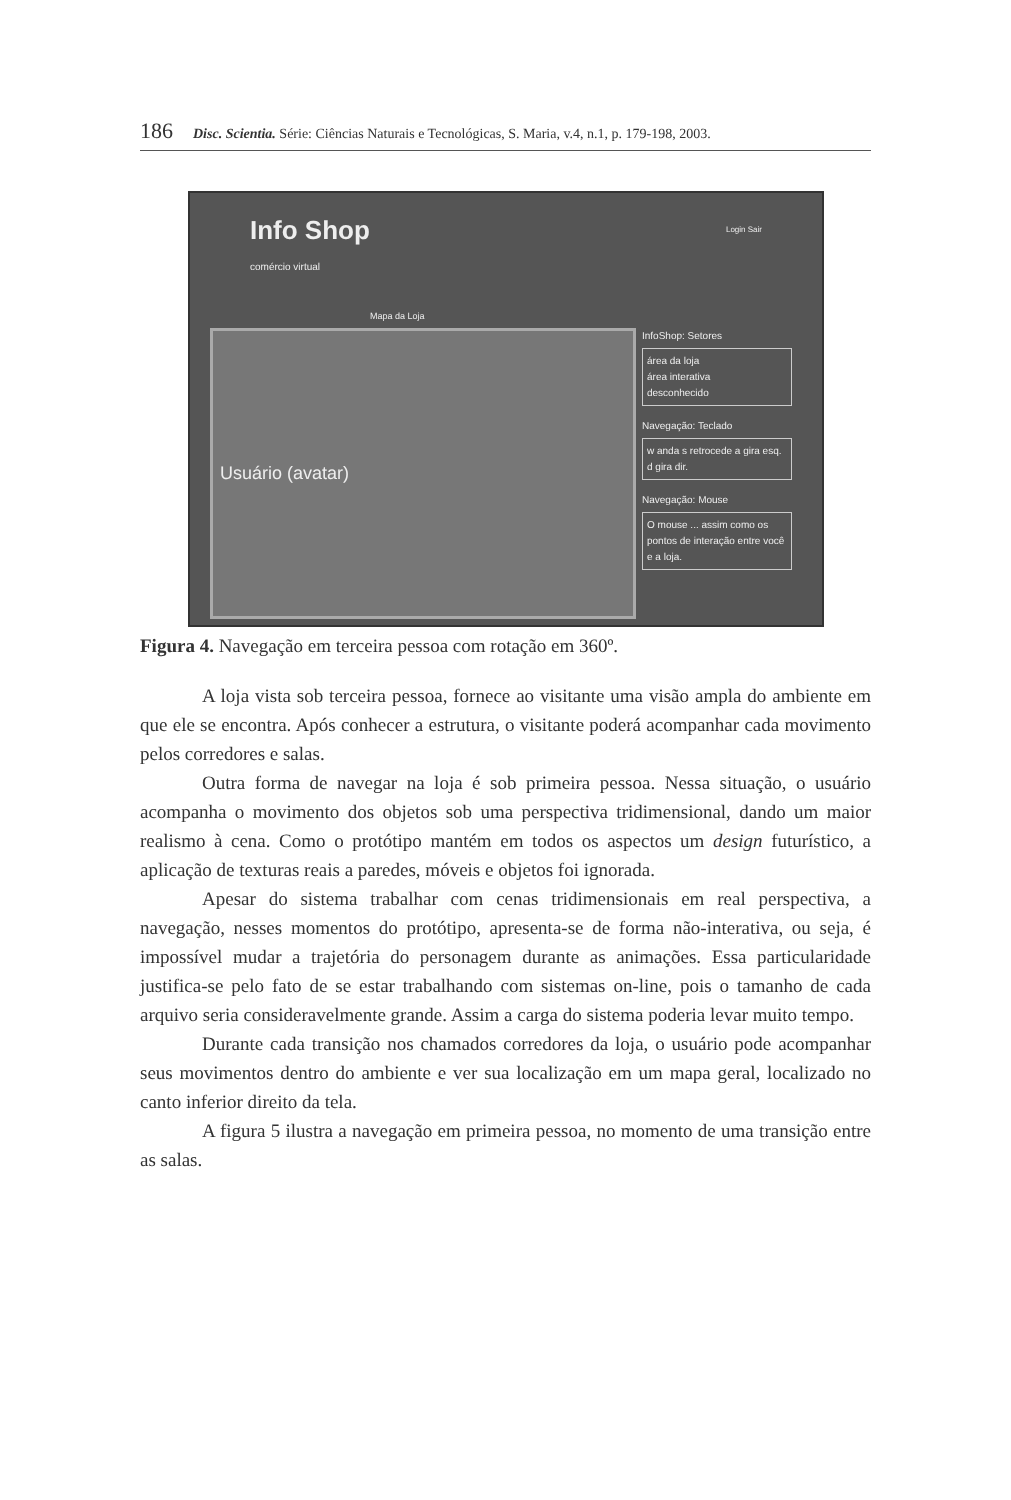186 Disc. Scientia. Série: Ciências Naturais e Tecnológicas, S. Maria, v.4, n.1, p. 179-198, 2003.
Info Shop
comércio virtual
Login Sair
Mapa da Loja
Usuário (avatar)
InfoShop: Setores
área da loja
área interativa
desconhecido
Navegação: Teclado
w anda s retrocede a gira esq. d gira dir.
Navegação: Mouse
O mouse ... assim como os pontos de interação entre você e a loja.
Figura 4. Navegação em terceira pessoa com rotação em 360º.
A loja vista sob terceira pessoa, fornece ao visitante uma visão ampla do ambiente em que ele se encontra. Após conhecer a estrutura, o visitante poderá acompanhar cada movimento pelos corredores e salas.
Outra forma de navegar na loja é sob primeira pessoa. Nessa situação, o usuário acompanha o movimento dos objetos sob uma perspectiva tridimensional, dando um maior realismo à cena. Como o protótipo mantém em todos os aspectos um design futurístico, a aplicação de texturas reais a paredes, móveis e objetos foi ignorada.
Apesar do sistema trabalhar com cenas tridimensionais em real perspectiva, a navegação, nesses momentos do protótipo, apresenta-se de forma não-interativa, ou seja, é impossível mudar a trajetória do personagem durante as animações. Essa particularidade justifica-se pelo fato de se estar trabalhando com sistemas on-line, pois o tamanho de cada arquivo seria consideravelmente grande. Assim a carga do sistema poderia levar muito tempo.
Durante cada transição nos chamados corredores da loja, o usuário pode acompanhar seus movimentos dentro do ambiente e ver sua localização em um mapa geral, localizado no canto inferior direito da tela.
A figura 5 ilustra a navegação em primeira pessoa, no momento de uma transição entre as salas.